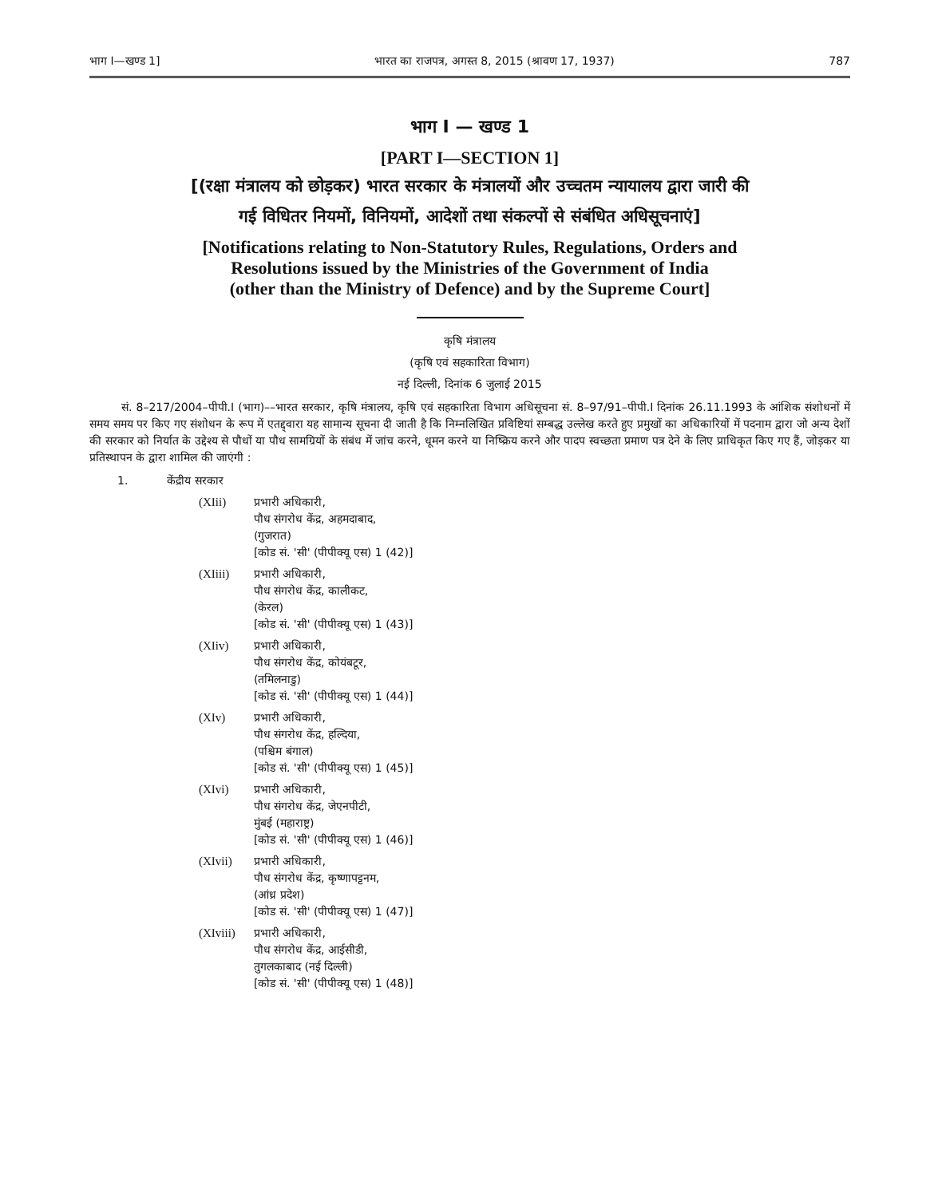भाग I—खण्ड 1] भारत का राजपत्र, अगस्त 8, 2015 (श्रावण 17, 1937) 787
भाग I — खण्ड 1
[PART I—SECTION 1]
[(रक्षा मंत्रालय को छोड़कर) भारत सरकार के मंत्रालयों और उच्चतम न्यायालय द्वारा जारी की
गई विधितर नियमों, विनियमों, आदेशों तथा संकल्पों से संबंधित अधिसूचनाएं]
[Notifications relating to Non-Statutory Rules, Regulations, Orders and
Resolutions issued by the Ministries of the Government of India
(other than the Ministry of Defence) and by the Supreme Court]
कृषि मंत्रालय
(कृषि एवं सहकारिता विभाग)
नई दिल्ली, दिनांक 6 जुलाई 2015
सं. 8–217/2004–पीपी.I (भाग)––भारत सरकार, कृषि मंत्रालय, कृषि एवं सहकारिता विभाग अधिसूचना सं. 8–97/91–पीपी.I दिनांक 26.11.1993 के आंशिक संशोधनों में समय समय पर किए गए संशोधन के रूप में एतद्द्वारा यह सामान्य सूचना दी जाती है कि निम्नलिखित प्रविष्टियां सम्बद्ध उल्लेख करते हुए प्रमुखों का अधिकारियों में पदनाम द्वारा जो अन्य देशों की सरकार को निर्यात के उद्देश्य से पौधों या पौध सामग्रियों के संबंध में जांच करने, धूमन करने या निष्क्रिय करने और पादप स्वच्छता प्रमाण पत्र देने के लिए प्राधिकृत किए गए हैं, जोड़कर या प्रतिस्थापन के द्वारा शामिल की जाएंगी :
1. केंद्रीय सरकार
(XIii) प्रभारी अधिकारी,
पौध संगरोध केंद्र, अहमदाबाद,
(गुजरात)
[कोड सं. 'सी' (पीपीक्यू एस) 1 (42)]
(XIiii) प्रभारी अधिकारी,
पौध संगरोध केंद्र, कालीकट,
(केरल)
[कोड सं. 'सी' (पीपीक्यू एस) 1 (43)]
(XIiv) प्रभारी अधिकारी,
पौध संगरोध केंद्र, कोयंबटूर,
(तमिलनाडु)
[कोड सं. 'सी' (पीपीक्यू एस) 1 (44)]
(XIv) प्रभारी अधिकारी,
पौध संगरोध केंद्र, हल्दिया,
(पश्चिम बंगाल)
[कोड सं. 'सी' (पीपीक्यू एस) 1 (45)]
(XIvi) प्रभारी अधिकारी,
पौध संगरोध केंद्र, जेएनपीटी,
मुंबई (महाराष्ट्र)
[कोड सं. 'सी' (पीपीक्यू एस) 1 (46)]
(XIvii) प्रभारी अधिकारी,
पौध संगरोध केंद्र, कृष्णापट्टनम,
(आंध्र प्रदेश)
[कोड सं. 'सी' (पीपीक्यू एस) 1 (47)]
(XIviii)
प्रभारी अधिकारी,
पौध संगरोध केंद्र, आईसीडी,
तुगलकाबाद (नई दिल्ली)
[कोड सं. 'सी' (पीपीक्यू एस) 1 (48)]